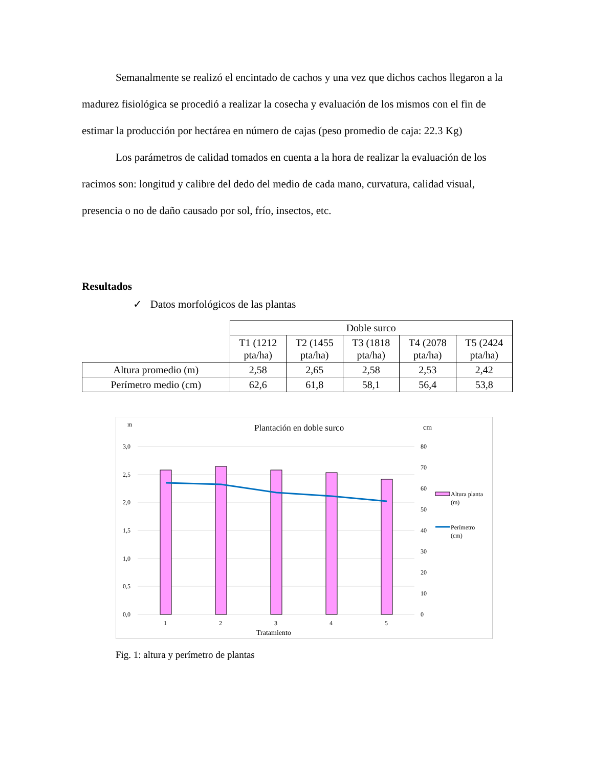Semanalmente se realizó el encintado de cachos y una vez que dichos cachos llegaron a la madurez fisiológica se procedió a realizar la cosecha y evaluación de los mismos con el fin de estimar la producción por hectárea en número de cajas (peso promedio de caja: 22.3 Kg)
Los parámetros de calidad tomados en cuenta a la hora de realizar la evaluación de los racimos son: longitud y calibre del dedo del medio de cada mano, curvatura, calidad visual, presencia o no de daño causado por sol, frío, insectos, etc.
Resultados
✓ Datos morfológicos de las plantas
| | Doble surco | | | | |
| | T1 (1212 pta/ha) | T2 (1455 pta/ha) | T3 (1818 pta/ha) | T4 (2078 pta/ha) | T5 (2424 pta/ha) |
| Altura promedio (m) | 2,58 | 2,65 | 2,58 | 2,53 | 2,42 |
| Perímetro medio (cm) | 62,6 | 61,8 | 58,1 | 56,4 | 53,8 |
m
Plantación en doble surco
cm
3,0
2,5
2,0
1,5
1,0
0,5
0,0
80
70
60
50
40
30
20
10
0
1
2
3
4
5
Tratamiento
Altura planta
(m)
Perímetro
(cm)
Fig. 1: altura y perímetro de plantas